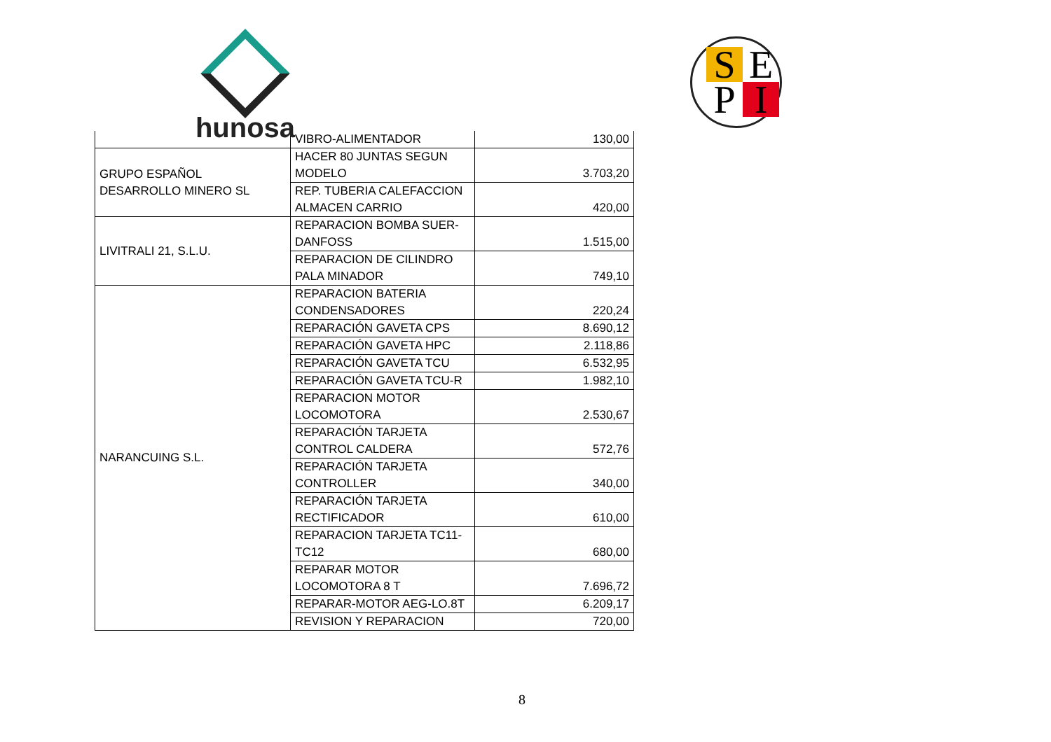hunosa
S E
P I
| | VIBRO-ALIMENTADOR | 130,00 |
| GRUPO ESPAÑOL DESARROLLO MINERO SL | HACER 80 JUNTAS SEGUN MODELO | 3.703,20 |
| | REP. TUBERIA CALEFACCION ALMACEN CARRIO | 420,00 |
| LIVITRALI 21, S.L.U. | REPARACION BOMBA SUER-DANFOSS | 1.515,00 |
| | REPARACION DE CILINDRO PALA MINADOR | 749,10 |
| NARANCUING S.L. | REPARACION BATERIA CONDENSADORES | 220,24 |
| | REPARACIÓN GAVETA CPS | 8.690,12 |
| | REPARACIÓN GAVETA HPC | 2.118,86 |
| | REPARACIÓN GAVETA TCU | 6.532,95 |
| | REPARACIÓN GAVETA TCU-R | 1.982,10 |
| | REPARACION MOTOR LOCOMOTORA | 2.530,67 |
| | REPARACIÓN TARJETA CONTROL CALDERA | 572,76 |
| | REPARACIÓN TARJETA CONTROLLER | 340,00 |
| | REPARACIÓN TARJETA RECTIFICADOR | 610,00 |
| | REPARACION TARJETA TC11-TC12 | 680,00 |
| | REPARAR MOTOR LOCOMOTORA 8 T | 7.696,72 |
| | REPARAR-MOTOR AEG-LO.8T | 6.209,17 |
| | REVISION Y REPARACION | 720,00 |
8